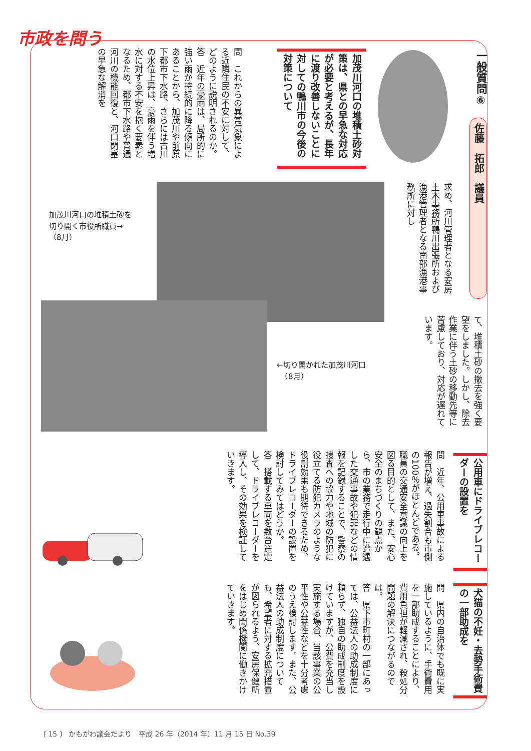市政を問う
一般質問⑥
佐藤　拓郎　議員
加茂川河口の堆積土砂対策は、県との早急な対応が必要と考えるが、長年に渡り改善しないことに対しての鴨川市の今後の対策について
問　これからの異常気象による近隣住民の不安に対して、どのように説明されるのか。
答　近年の豪雨は、局所的に強い雨が持続的に降る傾向にあることから、加茂川や前原下都市下水路、さらには古川の水位上昇は、豪雨を伴う増水に対する不安を抱く要素となるため、都市下水路や普通河川の機能回復と、河口閉塞の早急な解消を
求め、河川管理者となる安房土木事務所鴨川出張所および漁港管理者となる南部漁港事務所に対し
て、堆積土砂の撤去を強く要望をしました。しかし、除去作業に伴う土砂の移動先等に苦慮しており、対応が遅れています。
加茂川河口の堆積土砂を
切り開く市役所職員→
（8月）
←切り開かれた加茂川河口
　（8月）
公用車にドライブレコーダーの設置を
問　近年、公用車事故による報告が増え、過失割合も市側の100％がほとんどである。職員の交通安全意識の向上を図る目的として、また、安心安全のまちづくりの観点から、市の業務で走行中に遭遇した交通事故や犯罪などの情報を記録することで、警察の捜査への協力や地域の防犯に役立てる防犯カメラのような役割効果も期待できるため、ドライブレコーダーの設置を検討してみてはどうか。
答　搭載する車両を数台選定して、ドライブレコーダーを導入し、その効果を検証していきます。
犬猫の不妊・去勢手術費の一部助成を
問　県内の自治体でも既に実施しているように、手術費用を一部助成することにより、費用負担が軽減され、殺処分問題の解決につながるのでは。
答　県下市町村の一部にあっては、公益法人の助成制度に頼らず、独自の助成制度を設けていますが、公費を充当し実施する場合、当該事業の公平性や公益性などを十分考慮のうえ検討します。また、公益法人の助成制度についても、希望者に対する拡充措置が図られるよう、安房保健所をはじめ関係機関に働きかけていきます。
〔 15 〕 かもがわ議会だより　平成 26 年（2014 年）11 月 15 日 No.39